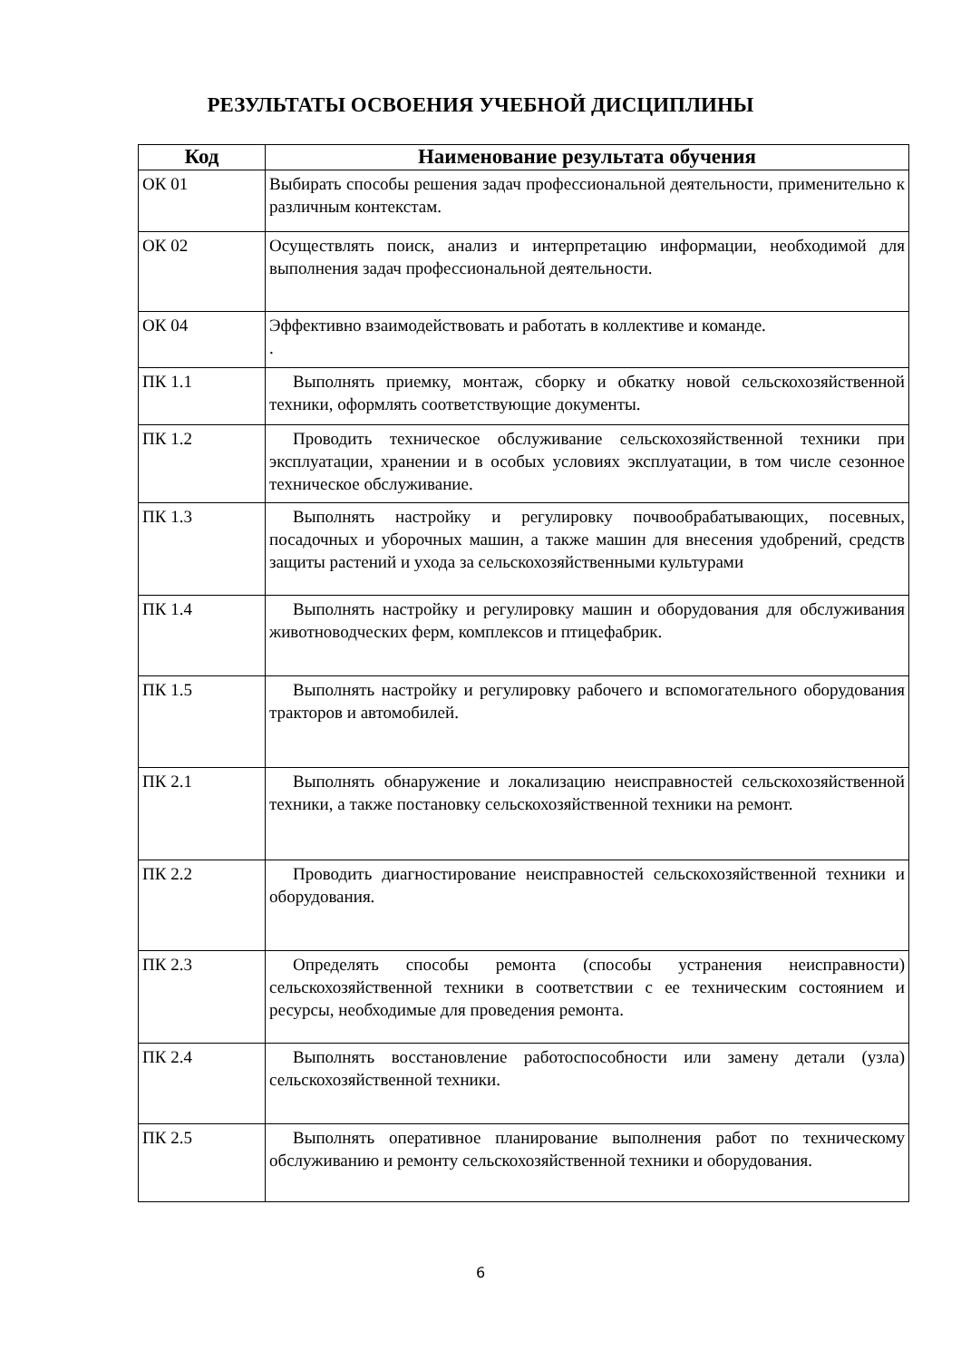РЕЗУЛЬТАТЫ ОСВОЕНИЯ УЧЕБНОЙ ДИСЦИПЛИНЫ
| Код | Наименование результата обучения |
| --- | --- |
| ОК 01 | Выбирать способы решения задач профессиональной деятельности, применительно к различным контекстам. |
| ОК 02 | Осуществлять поиск, анализ и интерпретацию информации, необходимой для выполнения задач профессиональной деятельности. |
| ОК 04 | Эффективно взаимодействовать и работать в коллективе и команде. . |
| ПК 1.1 | Выполнять приемку, монтаж, сборку и обкатку новой сельскохозяйственной техники, оформлять соответствующие документы. |
| ПК 1.2 | Проводить техническое обслуживание сельскохозяйственной техники при эксплуатации, хранении и в особых условиях эксплуатации, в том числе сезонное техническое обслуживание. |
| ПК 1.3 | Выполнять настройку и регулировку почвообрабатывающих, посевных, посадочных и уборочных машин, а также машин для внесения удобрений, средств защиты растений и ухода за сельскохозяйственными культурами |
| ПК 1.4 | Выполнять настройку и регулировку машин и оборудования для обслуживания животноводческих ферм, комплексов и птицефабрик. |
| ПК 1.5 | Выполнять настройку и регулировку рабочего и вспомогательного оборудования тракторов и автомобилей. |
| ПК 2.1 | Выполнять обнаружение и локализацию неисправностей сельскохозяйственной техники, а также постановку сельскохозяйственной техники на ремонт. |
| ПК 2.2 | Проводить диагностирование неисправностей сельскохозяйственной техники и оборудования. |
| ПК 2.3 | Определять способы ремонта (способы устранения неисправности) сельскохозяйственной техники в соответствии с ее техническим состоянием и ресурсы, необходимые для проведения ремонта. |
| ПК 2.4 | Выполнять восстановление работоспособности или замену детали (узла) сельскохозяйственной техники. |
| ПК 2.5 | Выполнять оперативное планирование выполнения работ по техническому обслуживанию и ремонту сельскохозяйственной техники и оборудования. |
6